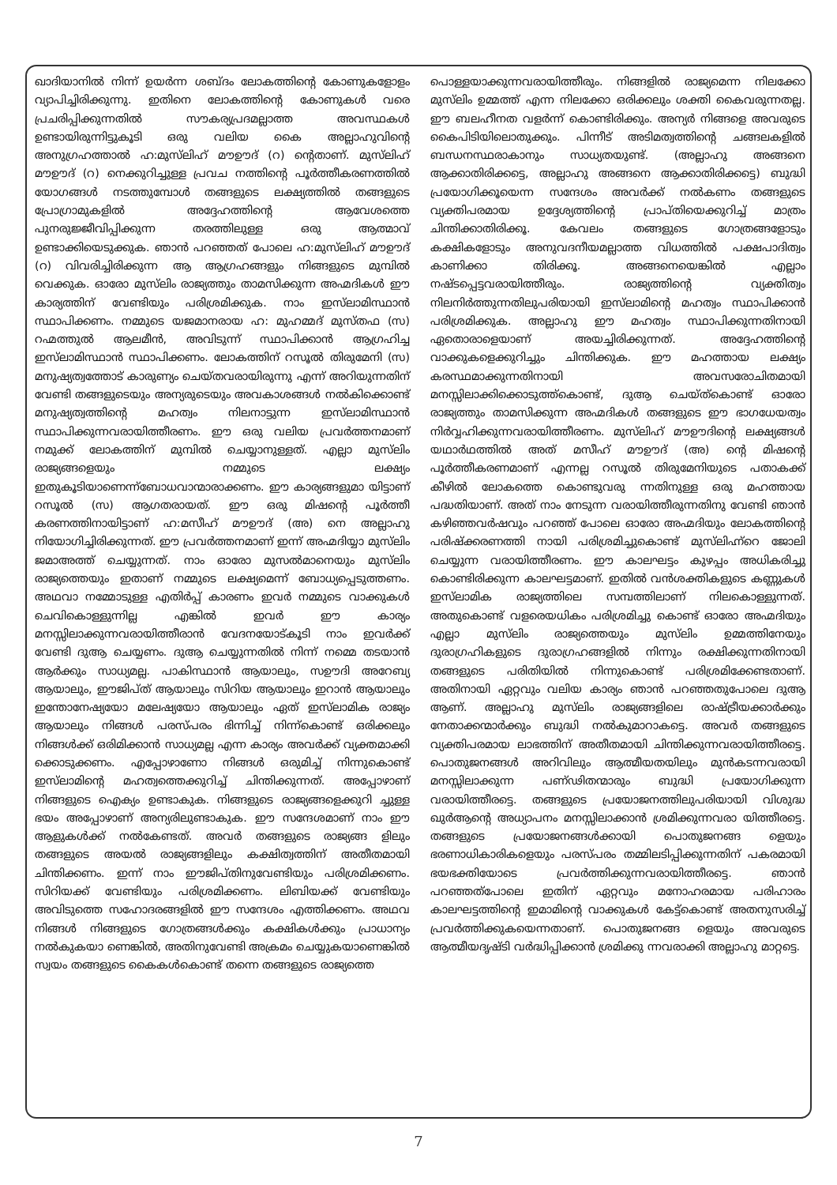ഖാദിയാനിൽ നിന്ന് ഉയർന്ന ശബ്ദം ലോകത്തിന്റെ കോണുകളോളം വ്യാപിച്ചിരിക്കുന്നു. ഇതിനെ ലോകത്തിന്റെ കോണുകൾ വരെ പ്രചരിപ്പിക്കുന്നതിൽ സൗകര്യപ്രദമല്ലാത്ത അവസ്ഥകൾ ഉണ്ടായിരുന്നിട്ടുകൂടി ഒരു വലിയ കൈ അല്ലാഹുവിന്റെ അനുഗ്രഹത്താൽ ഹ:മുസ്‌ലിഹ് മൗഊദ് (റ) ന്റെതാണ്. മുസ്‌ലിഹ് മൗഊദ് (റ) നെക്കുറിച്ചുള്ള പ്രവച നത്തിന്റെ പൂർത്തീകരണത്തിൽ യോഗങ്ങൾ നടത്തുമ്പോൾ തങ്ങളുടെ ലക്ഷ്യത്തിൽ തങ്ങളുടെ പ്രോഗ്രാമുകളിൽ അദ്ദേഹത്തിന്റെ ആവേശത്തെ പുനരുജ്ജീവിപ്പിക്കുന്ന തരത്തിലുള്ള ഒരു ആത്മാവ് ഉണ്ടാക്കിയെടുക്കുക. ഞാൻ പറഞ്ഞത് പോലെ ഹ:മുസ്‌ലിഹ് മൗഊദ് (റ) വിവരിച്ചിരിക്കുന്ന ആ ആഗ്രഹങ്ങളും നിങ്ങളുടെ മുമ്പിൽ വെക്കുക. ഓരോ മുസ്‌ലിം രാജ്യത്തും താമസിക്കുന്ന അഹ്മദികൾ ഈ കാര്യത്തിന് വേണ്ടിയും പരിശ്രമിക്കുക. നാം ഇസ്‌ലാമിസ്ഥാൻ സ്ഥാപിക്കണം. നമ്മുടെ യജമാനരായ ഹ: മുഹമ്മദ് മുസ്തഫ (സ) റഹ്മത്തുൽ ആലമീൻ, അവിടുന്ന് സ്ഥാപിക്കാൻ ആഗ്രഹിച്ച ഇസ്‌ലാമിസ്ഥാൻ സ്ഥാപിക്കണം. ലോകത്തിന് റസൂൽ തിരുമേനി (സ) മനുഷ്യത്വത്തോട് കാരുണ്യം ചെയ്തവരായിരുന്നു എന്ന് അറിയുന്നതിന് വേണ്ടി തങ്ങളുടെയും അന്യരുടെയും അവകാശങ്ങൾ നൽകിക്കൊണ്ട് മനുഷ്യത്വത്തിന്റെ മഹത്വം നിലനാട്ടുന്ന ഇസ്‌ലാമിസ്ഥാൻ സ്ഥാപിക്കുന്നവരായിത്തീരണം. ഈ ഒരു വലിയ പ്രവർത്തനമാണ് നമുക്ക് ലോകത്തിന് മുമ്പിൽ ചെയ്യാനുള്ളത്. എല്ലാ മുസ്‌ലിം രാജ്യങ്ങളെയും നമ്മുടെ ലക്ഷ്യം ഇതുകൂടിയാണെന്ന്ബോധവാന്മാരാക്കണം. ഈ കാര്യങ്ങളുമാ യിട്ടാണ് റസൂൽ (സ) ആഗതരായത്. ഈ ഒരു മിഷന്റെ പൂർത്തീ കരണത്തിനായിട്ടാണ് ഹ:മസീഹ് മൗഊദ് (അ) നെ അല്ലാഹു നിയോഗിച്ചിരിക്കുന്നത്. ഈ പ്രവർത്തനമാണ് ഇന്ന് അഹ്മദിയ്യാ മുസ്‌ലിം ജമാഅത്ത് ചെയ്യുന്നത്. നാം ഓരോ മുസൽമാനെയും മുസ്‌ലിം രാജ്യത്തെയും ഇതാണ് നമ്മുടെ ലക്ഷ്യമെന്ന് ബോധ്യപ്പെടുത്തണം. അഥവാ നമ്മോടുള്ള എതിർപ്പ് കാരണം ഇവർ നമ്മുടെ വാക്കുകൾ ചെവികൊള്ളുന്നില്ല എങ്കിൽ ഇവർ ഈ കാര്യം മനസ്സിലാക്കുന്നവരായിത്തീരാൻ വേദനയോട്കൂടി നാം ഇവർക്ക് വേണ്ടി ദുആ ചെയ്യണം. ദുആ ചെയ്യുന്നതിൽ നിന്ന് നമ്മെ തടയാൻ ആർക്കും സാധ്യമല്ല. പാകിസ്ഥാൻ ആയാലും, സഊദി അറേബ്യ ആയാലും, ഈജിപ്ത് ആയാലും സിറിയ ആയാലും ഇറാൻ ആയാലും ഇന്തോനേഷ്യയോ മലേഷ്യയോ ആയാലും ഏത് ഇസ്‌ലാമിക രാജ്യം ആയാലും നിങ്ങൾ പരസ്പരം ഭിന്നിച്ച് നിന്ന്കൊണ്ട് ഒരിക്കലും നിങ്ങൾക്ക് ഒരിമിക്കാൻ സാധ്യമല്ല എന്ന കാര്യം അവർക്ക് വ്യക്തമാക്കി ക്കൊടുക്കണം. എപ്പോഴാണോ നിങ്ങൾ ഒരുമിച്ച് നിന്നുകൊണ്ട് ഇസ്‌ലാമിന്റെ മഹത്വത്തെക്കുറിച്ച് ചിന്തിക്കുന്നത്. അപ്പോഴാണ് നിങ്ങളുടെ ഐക്യം ഉണ്ടാകുക. നിങ്ങളുടെ രാജ്യങ്ങളെക്കുറി ച്ചുള്ള ഭയം അപ്പോഴാണ് അന്യരിലുണ്ടാകുക. ഈ സന്ദേശമാണ് നാം ഈ ആളുകൾക്ക് നൽകേണ്ടത്. അവർ തങ്ങളുടെ രാജ്യങ്ങ ളിലും തങ്ങളുടെ അയൽ രാജ്യങ്ങളിലും കക്ഷിത്വത്തിന് അതീതമായി ചിന്തിക്കണം. ഇന്ന് നാം ഈജിപ്തിനുവേണ്ടിയും പരിശ്രമിക്കണം. സിറിയക്ക് വേണ്ടിയും പരിശ്രമിക്കണം. ലിബിയക്ക് വേണ്ടിയും അവിടുത്തെ സഹോദരങ്ങളിൽ ഈ സന്ദേശം എത്തിക്കണം. അഥവ നിങ്ങൾ നിങ്ങളുടെ ഗോത്രങ്ങൾക്കും കക്ഷികൾക്കും പ്രാധാന്യം നൽകുകയാ ണെങ്കിൽ, അതിനുവേണ്ടി അക്രമം ചെയ്യുകയാണെങ്കിൽ സ്വയം തങ്ങളുടെ കൈകൾകൊണ്ട് തന്നെ തങ്ങളുടെ രാജ്യത്തെ
പൊള്ളയാക്കുന്നവരായിത്തീരും. നിങ്ങളിൽ രാജ്യമെന്ന നിലക്കോ മുസ്‌ലിം ഉമ്മത്ത് എന്ന നിലക്കോ ഒരിക്കലും ശക്തി കൈവരുന്നതല്ല. ഈ ബലഹീനത വളർന്ന് കൊണ്ടിരിക്കും. അന്യർ നിങ്ങളെ അവരുടെ കൈപിടിയിലൊതുക്കും. പിന്നീട് അടിമത്വത്തിന്റെ ചങ്ങലകളിൽ ബന്ധനസ്ഥരാകാനും സാധ്യതയുണ്ട്. (അല്ലാഹു അങ്ങനെ ആക്കാതിരിക്കട്ടെ, അല്ലാഹു അങ്ങനെ ആക്കാതിരിക്കട്ടെ) ബുദ്ധി പ്രയോഗിക്കൂയെന്ന സന്ദേശം അവർക്ക് നൽകണം തങ്ങളുടെ വ്യക്തിപരമായ ഉദ്ദേശ്യത്തിന്റെ പ്രാപ്തിയെക്കുറിച്ച് മാത്രം ചിന്തിക്കാതിരിക്കൂ. കേവലം തങ്ങളുടെ ഗോത്രങ്ങളോടും കക്ഷികളോടും അനുവദനീയമല്ലാത്ത വിധത്തിൽ പക്ഷപാദിത്വം കാണിക്കാ തിരിക്കൂ. അങ്ങനെയെങ്കിൽ എല്ലാം നഷ്ടപ്പെട്ടവരായിത്തീരും. രാജ്യത്തിന്റെ വ്യക്തിത്വം നിലനിർത്തുന്നതിലുപരിയായി ഇസ്‌ലാമിന്റെ മഹത്വം സ്ഥാപിക്കാൻ പരിശ്രമിക്കുക. അല്ലാഹു ഈ മഹത്വം സ്ഥാപിക്കുന്നതിനായി ഏതൊരാളെയാണ് അയച്ചിരിക്കുന്നത്. അദ്ദേഹത്തിന്റെ വാക്കുകളെക്കുറിച്ചും ചിന്തിക്കുക. ഈ മഹത്തായ ലക്ഷ്യം കരസ്ഥമാക്കുന്നതിനായി അവസരോചിതമായി മനസ്സിലാക്കിക്കൊടുത്ത്കൊണ്ട്, ദുആ ചെയ്ത്കൊണ്ട് ഓരോ രാജ്യത്തും താമസിക്കുന്ന അഹ്മദികൾ തങ്ങളുടെ ഈ ഭാഗധേയത്വം നിർവ്വഹിക്കുന്നവരായിത്തീരണം. മുസ്‌ലിഹ് മൗഊദിന്റെ ലക്ഷ്യങ്ങൾ യഥാർഥത്തിൽ അത് മസീഹ് മൗഊദ് (അ) ന്റെ മിഷന്റെ പൂർത്തീകരണമാണ് എന്നല്ല റസൂൽ തിരുമേനിയുടെ പതാകക്ക് കീഴിൽ ലോകത്തെ കൊണ്ടുവരു ന്നതിനുള്ള ഒരു മഹത്തായ പദ്ധതിയാണ്. അത് നാം നേടുന്ന വരായിത്തീരുന്നതിനു വേണ്ടി ഞാൻ കഴിഞ്ഞവർഷവും പറഞ്ഞ് പോലെ ഓരോ അഹ്മദിയും ലോകത്തിന്റെ പരിഷ്ക്കരണത്തി നായി പരിശ്രമിച്ചുകൊണ്ട് മുസ്‌ലിഹ്ന്റെ ജോലി ചെയ്യുന്ന വരായിത്തീരണം. ഈ കാലഘട്ടം കുഴപ്പം അധികരിച്ചു കൊണ്ടിരിക്കുന്ന കാലഘട്ടമാണ്. ഇതിൽ വൻശക്തികളുടെ കണ്ണുകൾ ഇസ്‌ലാമിക രാജ്യത്തിലെ സമ്പത്തിലാണ് നിലകൊള്ളുന്നത്. അതുകൊണ്ട് വളരെയധികം പരിശ്രമിച്ചു കൊണ്ട് ഓരോ അഹ്മദിയും എല്ലാ മുസ്‌ലിം രാജ്യത്തെയും മുസ്‌ലിം ഉമ്മത്തിനേയും ദുരാഗ്രഹികളുടെ ദുരാഗ്രഹങ്ങളിൽ നിന്നും രക്ഷിക്കുന്നതിനായി തങ്ങളുടെ പരിതിയിൽ നിന്നുകൊണ്ട് പരിശ്രമിക്കേണ്ടതാണ്. അതിനായി ഏറ്റവും വലിയ കാര്യം ഞാൻ പറഞ്ഞതുപോലെ ദുആ ആണ്. അല്ലാഹു മുസ്‌ലിം രാജ്യങ്ങളിലെ രാഷ്ട്രീയക്കാർക്കും നേതാക്കന്മാർക്കും ബുദ്ധി നൽകുമാറാകട്ടെ. അവർ തങ്ങളുടെ വ്യക്തിപരമായ ലാഭത്തിന് അതീതമായി ചിന്തിക്കുന്നവരായിത്തീരട്ടെ. പൊതുജനങ്ങൾ അറിവിലും ആത്മീയതയിലും മുൻകടന്നവരായി മനസ്സിലാക്കുന്ന പണ്ഢിതന്മാരും ബുദ്ധി പ്രയോഗിക്കുന്ന വരായിത്തീരട്ടെ. തങ്ങളുടെ പ്രയോജനത്തിലുപരിയായി വിശുദ്ധ ഖുർആന്റെ അധ്യാപനം മനസ്സിലാക്കാൻ ശ്രമിക്കുന്നവരാ യിത്തീരട്ടെ. തങ്ങളുടെ പ്രയോജനങ്ങൾക്കായി പൊതുജനങ്ങ ളെയും ഭരണാധികാരികളെയും പരസ്പരം തമ്മിലടിപ്പിക്കുന്നതിന് പകരമായി ഭയഭക്തിയോടെ പ്രവർത്തിക്കുന്നവരായിത്തീരട്ടെ. ഞാൻ പറഞ്ഞത്പോലെ ഇതിന് ഏറ്റവും മനോഹരമായ പരിഹാരം കാലഘട്ടത്തിന്റെ ഇമാമിന്റെ വാക്കുകൾ കേട്ട്കൊണ്ട് അതനുസരിച്ച് പ്രവർത്തിക്കുകയെന്നതാണ്. പൊതുജനങ്ങ ളെയും അവരുടെ ആത്മീയദൃഷ്ടി വർദ്ധിപ്പിക്കാൻ ശ്രമിക്കു ന്നവരാക്കി അല്ലാഹു മാറ്റട്ടെ.
7